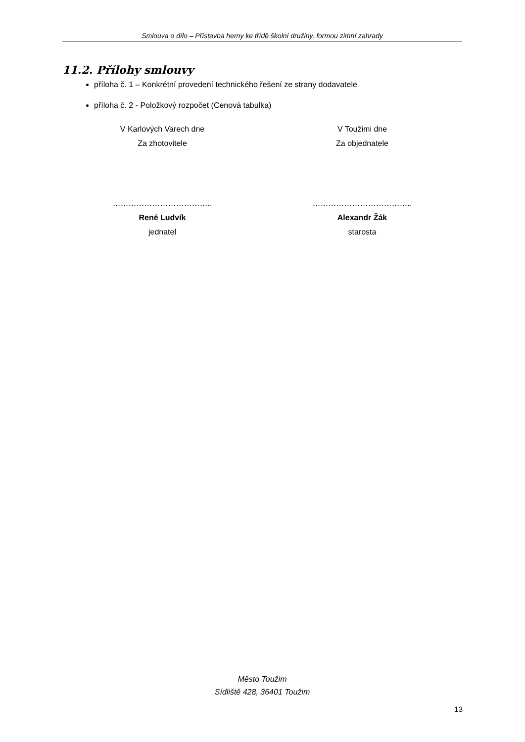Smlouva o dílo – Přístavba herny ke třídě školní družiny, formou zimní zahrady
11.2. Přílohy smlouvy
příloha č. 1 – Konkrétní provedení technického řešení ze strany dodavatele
příloha č. 2 - Položkový rozpočet (Cenová tabulka)
V Karlových Varech dne
Za zhotovitele
………………………………..
René Ludvík
jednatel
V Toužimi dne
Za objednatele
………………………………..
Alexandr Žák
starosta
Město Toužim
Sídliště 428, 36401 Toužim
13